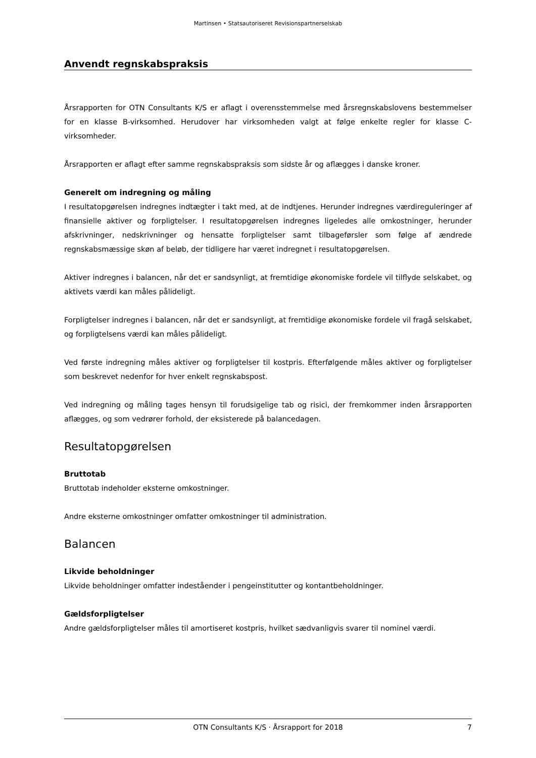Martinsen • Statsautoriseret Revisionspartnerselskab
Anvendt regnskabspraksis
Årsrapporten for OTN Consultants K/S er aflagt i overensstemmelse med årsregnskabslovens bestemmelser for en klasse B-virksomhed. Herudover har virksomheden valgt at følge enkelte regler for klasse C-virksomheder.
Årsrapporten er aflagt efter samme regnskabspraksis som sidste år og aflægges i danske kroner.
Generelt om indregning og måling
I resultatopgørelsen indregnes indtægter i takt med, at de indtjenes. Herunder indregnes værdireguleringer af finansielle aktiver og forpligtelser. I resultatopgørelsen indregnes ligeledes alle omkostninger, herunder afskrivninger, nedskrivninger og hensatte forpligtelser samt tilbageførsler som følge af ændrede regnskabsmæssige skøn af beløb, der tidligere har været indregnet i resultatopgørelsen.
Aktiver indregnes i balancen, når det er sandsynligt, at fremtidige økonomiske fordele vil tilflyde selskabet, og aktivets værdi kan måles pålideligt.
Forpligtelser indregnes i balancen, når det er sandsynligt, at fremtidige økonomiske fordele vil fragå selskabet, og forpligtelsens værdi kan måles pålideligt.
Ved første indregning måles aktiver og forpligtelser til kostpris. Efterfølgende måles aktiver og forpligtelser som beskrevet nedenfor for hver enkelt regnskabspost.
Ved indregning og måling tages hensyn til forudsigelige tab og risici, der fremkommer inden årsrapporten aflægges, og som vedrører forhold, der eksisterede på balancedagen.
Resultatopgørelsen
Bruttotab
Bruttotab indeholder eksterne omkostninger.
Andre eksterne omkostninger omfatter omkostninger til administration.
Balancen
Likvide beholdninger
Likvide beholdninger omfatter indeståender i pengeinstitutter og kontantbeholdninger.
Gældsforpligtelser
Andre gældsforpligtelser måles til amortiseret kostpris, hvilket sædvanligvis svarer til nominel værdi.
OTN Consultants K/S · Årsrapport for 2018 7